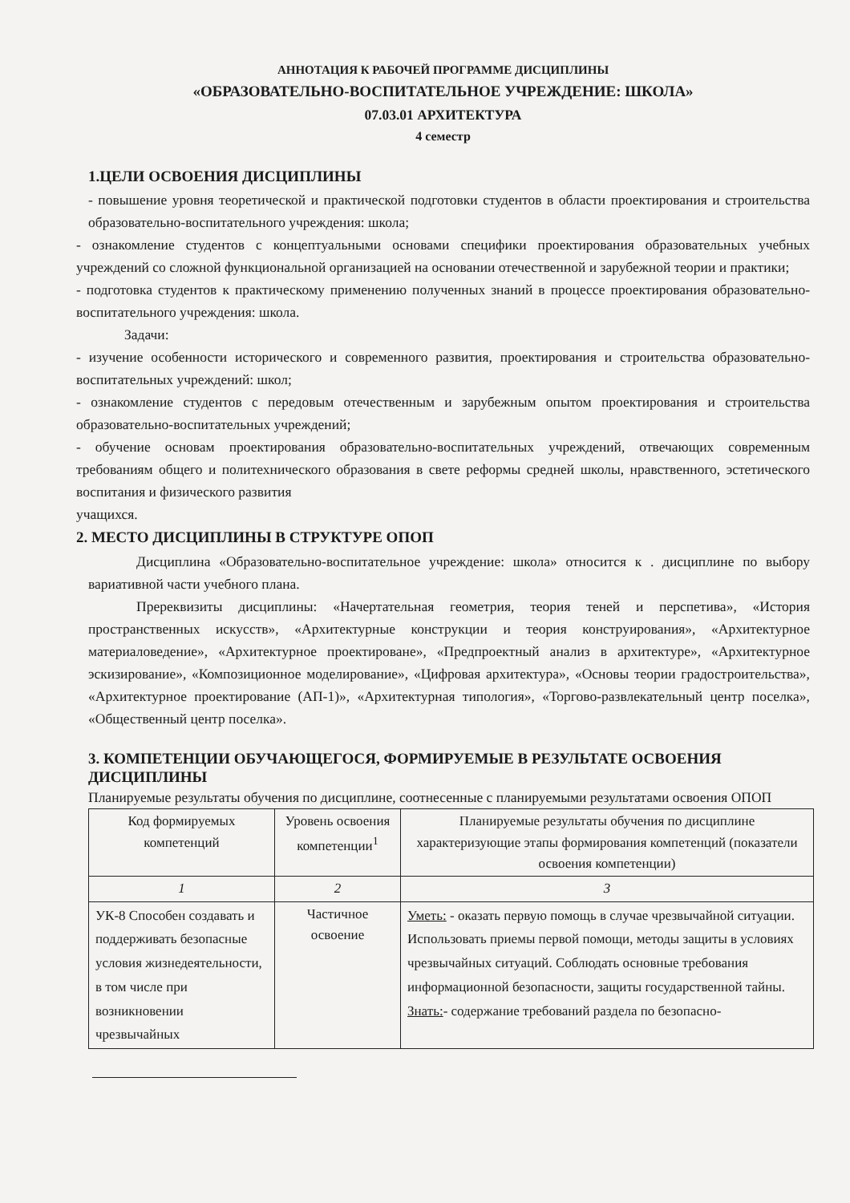АННОТАЦИЯ К РАБОЧЕЙ ПРОГРАММЕ ДИСЦИПЛИНЫ
«ОБРАЗОВАТЕЛЬНО-ВОСПИТАТЕЛЬНОЕ УЧРЕЖДЕНИЕ: ШКОЛА»
07.03.01 АРХИТЕКТУРА
4 семестр
1.ЦЕЛИ ОСВОЕНИЯ ДИСЦИПЛИНЫ
- повышение уровня теоретической и практической подготовки студентов в области проектирования и строительства образовательно-воспитательного учреждения: школа;
- ознакомление студентов с концептуальными основами специфики проектирования образовательных учебных учреждений со сложной функциональной организацией на основании отечественной и зарубежной теории и практики;
- подготовка студентов к практическому применению полученных знаний в процессе проектирования образовательно-воспитательного учреждения: школа.
Задачи:
- изучение особенности исторического и современного развития, проектирования и строительства образовательно-воспитательных учреждений: школ;
- ознакомление студентов с передовым отечественным и зарубежным опытом проектирования и строительства образовательно-воспитательных учреждений;
- обучение основам проектирования образовательно-воспитательных учреждений, отвечающих современным требованиям общего и политехнического образования в свете реформы средней школы, нравственного, эстетического воспитания и физического развития
учащихся.
2. МЕСТО ДИСЦИПЛИНЫ В СТРУКТУРЕ ОПОП
Дисциплина «Образовательно-воспитательное учреждение: школа» относится к . дисциплине по выбору вариативной части учебного плана.
Пререквизиты дисциплины: «Начертательная геометрия, теория теней и перспетива», «История пространственных искусств», «Архитектурные конструкции и теория конструирования», «Архитектурное материаловедение», «Архитектурное проектироване», «Предпроектный анализ в архитектуре», «Архитектурное эскизирование», «Композиционное моделирование», «Цифровая архитектура», «Основы теории градостроительства», «Архитектурное проектирование (АП-1)», «Архитектурная типология», «Торгово-развлекательный центр поселка», «Общественный центр поселка».
3. КОМПЕТЕНЦИИ ОБУЧАЮЩЕГОСЯ, ФОРМИРУЕМЫЕ В РЕЗУЛЬТАТЕ ОСВОЕНИЯ ДИСЦИПЛИНЫ
Планируемые результаты обучения по дисциплине, соотнесенные с планируемыми результатами освоения ОПОП
| Код формируемых компетенций | Уровень освоения компетенции<sup>1</sup> | Планируемые результаты обучения по дисциплине характеризующие этапы формирования компетенций (показатели освоения компетенции) |
| 1 | 2 | 3 |
| УК-8 Способен создавать и поддерживать безопасные условия жизнедеятельности, в том числе при возникновении чрезвычайных | Частичное освоение | Уметь: - оказать первую помощь в случае чрезвычайной ситуации. Использовать приемы первой помощи, методы защиты в условиях чрезвычайных ситуаций. Соблюдать основные требования информационной безопасности, защиты государственной тайны. Знать: - содержание требований раздела по безопасно- |